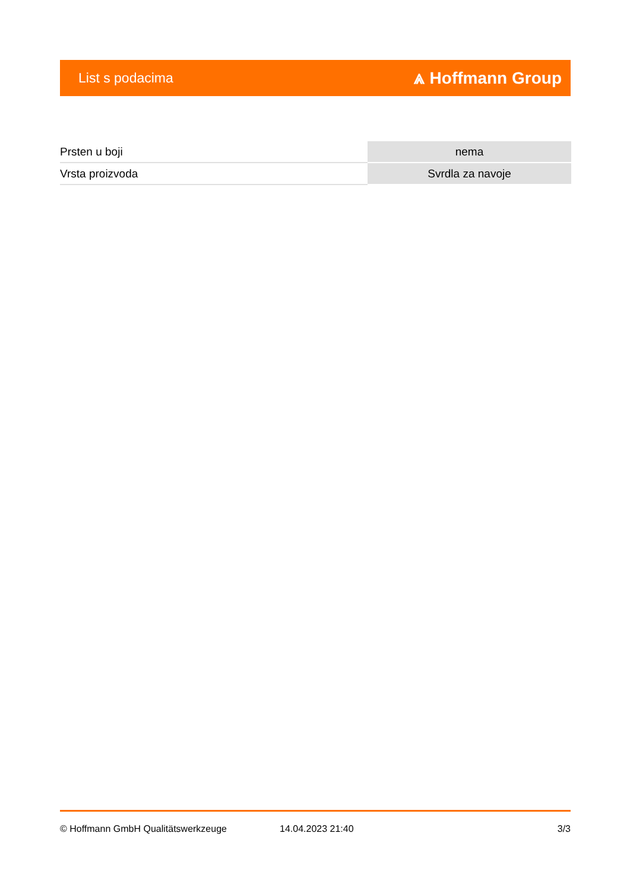List s podacima ⩓ Hoffmann Group
| Prsten u boji | nema |
| Vrsta proizvoda | Svrdla za navoje |
© Hoffmann GmbH Qualitätswerkzeuge 14.04.2023 21:40 3/3